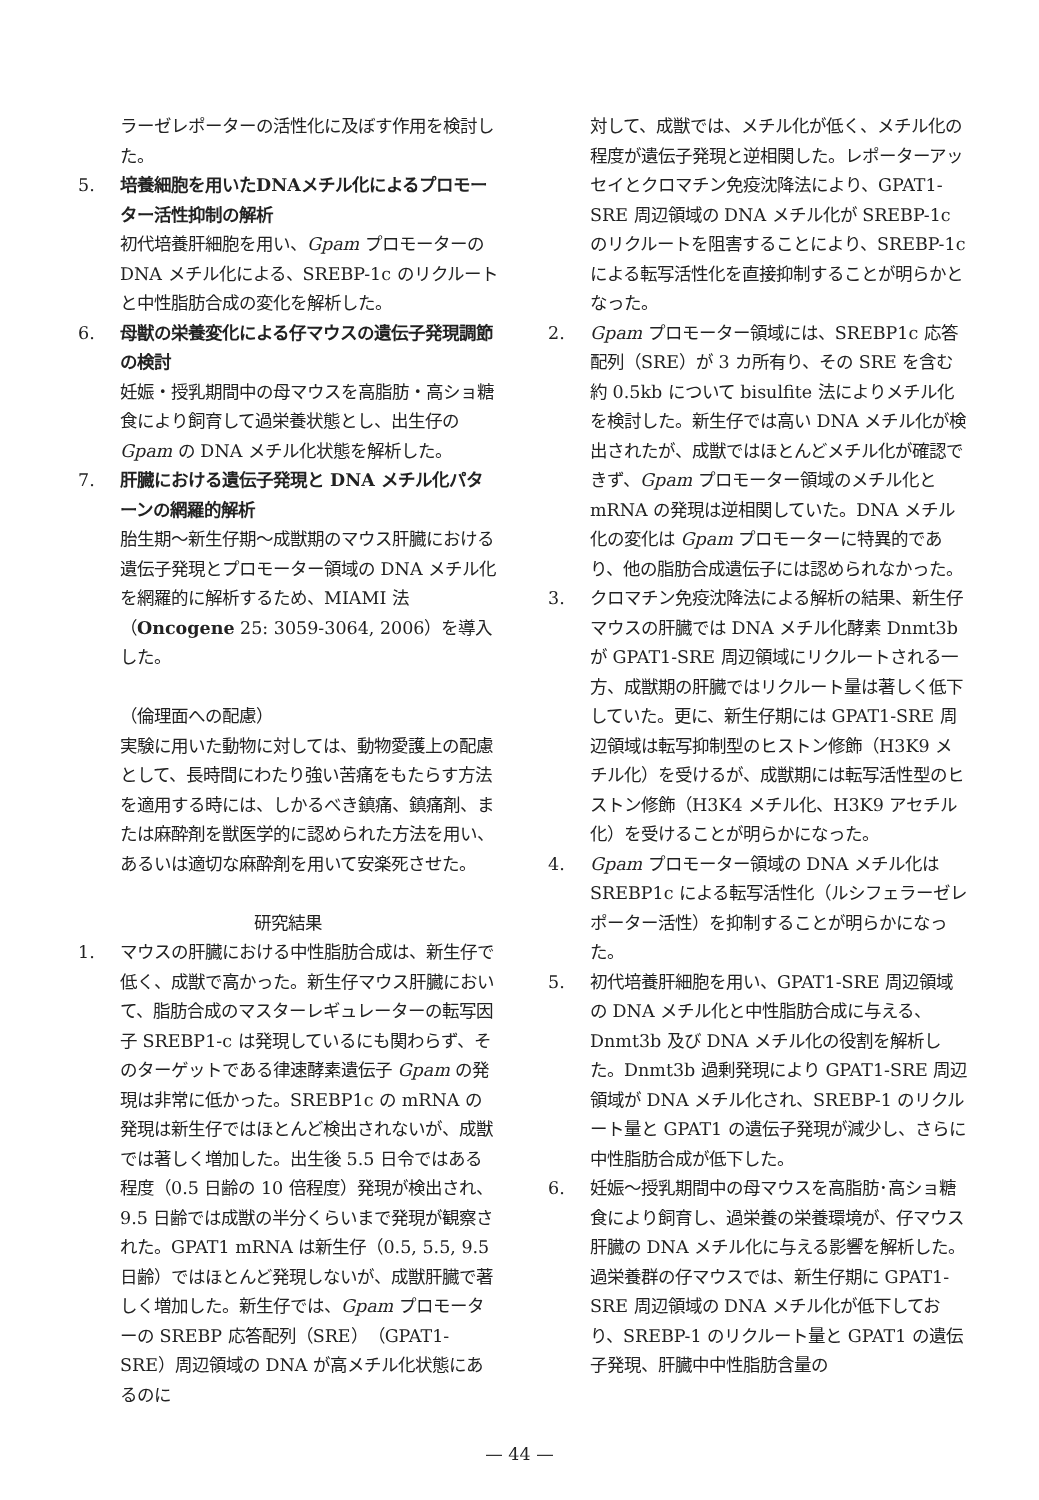ラーゼレポーターの活性化に及ぼす作用を検討した。
5. 培養細胞を用いたDNAメチル化によるプロモーター活性抑制の解析
初代培養肝細胞を用い、Gpam プロモーターの DNA メチル化による、SREBP-1c のリクルートと中性脂肪合成の変化を解析した。
6. 母獣の栄養変化による仔マウスの遺伝子発現調節の検討
妊娠・授乳期間中の母マウスを高脂肪・高ショ糖食により飼育して過栄養状態とし、出生仔の Gpam の DNA メチル化状態を解析した。
7. 肝臓における遺伝子発現と DNA メチル化パターンの網羅的解析
胎生期～新生仔期～成獣期のマウス肝臓における遺伝子発現とプロモーター領域の DNA メチル化を網羅的に解析するため、MIAMI 法（Oncogene 25: 3059-3064, 2006）を導入した。
（倫理面への配慮）
実験に用いた動物に対しては、動物愛護上の配慮として、長時間にわたり強い苦痛をもたらす方法を適用する時には、しかるべき鎮痛、鎮痛剤、または麻酔剤を獣医学的に認められた方法を用い、あるいは適切な麻酔剤を用いて安楽死させた。
研究結果
1. マウスの肝臓における中性脂肪合成は、新生仔で低く、成獣で高かった。新生仔マウス肝臓において、脂肪合成のマスターレギュレーターの転写因子 SREBP1-c は発現しているにも関わらず、そのターゲットである律速酵素遺伝子 Gpam の発現は非常に低かった。SREBP1c の mRNA の発現は新生仔ではほとんど検出されないが、成獣では著しく増加した。出生後 5.5 日令ではある程度（0.5 日齢の 10 倍程度）発現が検出され、9.5 日齢では成獣の半分くらいまで発現が観察された。GPAT1 mRNA は新生仔（0.5, 5.5, 9.5 日齢）ではほとんど発現しないが、成獣肝臓で著しく増加した。新生仔では、Gpam プロモーターの SREBP 応答配列（SRE）（GPAT1-SRE）周辺領域の DNA が高メチル化状態にあるのに
対して、成獣では、メチル化が低く、メチル化の程度が遺伝子発現と逆相関した。レポーターアッセイとクロマチン免疫沈降法により、GPAT1-SRE 周辺領域の DNA メチル化が SREBP-1c のリクルートを阻害することにより、SREBP-1c による転写活性化を直接抑制することが明らかとなった。
2. Gpam プロモーター領域には、SREBP1c 応答配列（SRE）が 3 カ所有り、その SRE を含む約 0.5kb について bisulfite 法によりメチル化を検討した。新生仔では高い DNA メチル化が検出されたが、成獣ではほとんどメチル化が確認できず、Gpam プロモーター領域のメチル化と mRNA の発現は逆相関していた。DNA メチル化の変化は Gpam プロモーターに特異的であり、他の脂肪合成遺伝子には認められなかった。
3. クロマチン免疫沈降法による解析の結果、新生仔マウスの肝臓では DNA メチル化酵素 Dnmt3b が GPAT1-SRE 周辺領域にリクルートされる一方、成獣期の肝臓ではリクルート量は著しく低下していた。更に、新生仔期には GPAT1-SRE 周辺領域は転写抑制型のヒストン修飾（H3K9 メチル化）を受けるが、成獣期には転写活性型のヒストン修飾（H3K4 メチル化、H3K9 アセチル化）を受けることが明らかになった。
4. Gpam プロモーター領域の DNA メチル化は SREBP1c による転写活性化（ルシフェラーゼレポーター活性）を抑制することが明らかになった。
5. 初代培養肝細胞を用い、GPAT1-SRE 周辺領域の DNA メチル化と中性脂肪合成に与える、Dnmt3b 及び DNA メチル化の役割を解析した。Dnmt3b 過剰発現により GPAT1-SRE 周辺領域が DNA メチル化され、SREBP-1 のリクルート量と GPAT1 の遺伝子発現が減少し、さらに中性脂肪合成が低下した。
6. 妊娠～授乳期間中の母マウスを高脂肪･高ショ糖食により飼育し、過栄養の栄養環境が、仔マウス肝臓の DNA メチル化に与える影響を解析した。過栄養群の仔マウスでは、新生仔期に GPAT1-SRE 周辺領域の DNA メチル化が低下しており、SREBP-1 のリクルート量と GPAT1 の遺伝子発現、肝臓中中性脂肪含量の
— 44 —